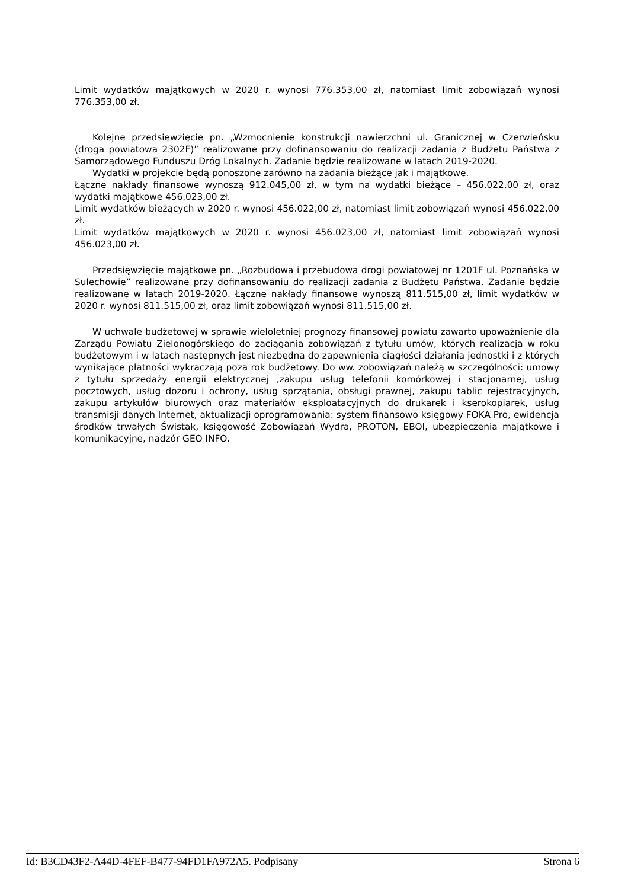Limit wydatków majątkowych w 2020 r. wynosi 776.353,00 zł, natomiast limit zobowiązań wynosi 776.353,00 zł.
Kolejne przedsięwzięcie pn. „Wzmocnienie konstrukcji nawierzchni ul. Granicznej w Czerwieńsku (droga powiatowa 2302F)” realizowane przy dofinansowaniu do realizacji zadania z Budżetu Państwa z Samorządowego Funduszu Dróg Lokalnych. Zadanie będzie realizowane w latach 2019-2020.
Wydatki w projekcie będą ponoszone zarówno na zadania bieżące jak i majątkowe.
Łączne nakłady finansowe wynoszą 912.045,00 zł, w tym na wydatki bieżące – 456.022,00 zł, oraz wydatki majątkowe 456.023,00 zł.
Limit wydatków bieżących w 2020 r. wynosi 456.022,00 zł, natomiast limit zobowiązań wynosi 456.022,00 zł.
Limit wydatków majątkowych w 2020 r. wynosi 456.023,00 zł, natomiast limit zobowiązań wynosi 456.023,00 zł.
Przedsięwzięcie majątkowe pn. „Rozbudowa i przebudowa drogi powiatowej nr 1201F ul. Poznańska w Sulechowie” realizowane przy dofinansowaniu do realizacji zadania z Budżetu Państwa. Zadanie będzie realizowane w latach 2019-2020. Łączne nakłady finansowe wynoszą 811.515,00 zł, limit wydatków w 2020 r. wynosi 811.515,00 zł, oraz limit zobowiązań wynosi 811.515,00 zł.
W uchwale budżetowej w sprawie wieloletniej prognozy finansowej powiatu zawarto upoważnienie dla Zarządu Powiatu Zielonogórskiego do zaciągania zobowiązań z tytułu umów, których realizacja w roku budżetowym i w latach następnych jest niezbędna do zapewnienia ciągłości działania jednostki i z których wynikające płatności wykraczają poza rok budżetowy. Do ww. zobowiązań należą w szczególności: umowy z tytułu sprzedaży energii elektrycznej ,zakupu usług telefonii komórkowej i stacjonarnej, usług pocztowych, usług dozoru i ochrony, usług sprzątania, obsługi prawnej, zakupu tablic rejestracyjnych, zakupu artykułów biurowych oraz materiałów eksploatacyjnych do drukarek i kserokopiarek, usług transmisji danych Internet, aktualizacji oprogramowania: system finansowo księgowy FOKA Pro, ewidencja środków trwałych Świstak, księgowość Zobowiązań Wydra, PROTON, EBOI, ubezpieczenia majątkowe i komunikacyjne, nadzór GEO INFO.
Id: B3CD43F2-A44D-4FEF-B477-94FD1FA972A5. Podpisany Strona 6